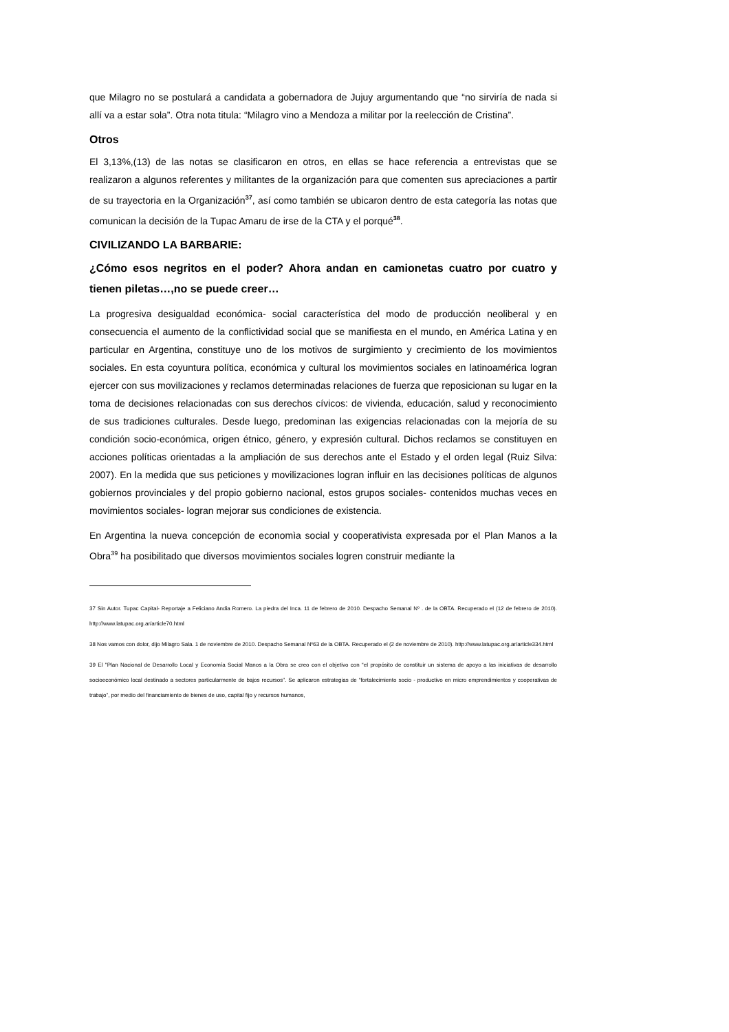que Milagro no se postulará a candidata a gobernadora de Jujuy argumentando que “no sirviría de nada si allí va a estar sola”. Otra nota titula: “Milagro vino a Mendoza a militar por la reelección de Cristina”.
Otros
El 3,13%,(13) de las notas se clasificaron en otros, en ellas se hace referencia a entrevistas que se realizaron a algunos referentes y militantes de la organización para que comenten sus apreciaciones a partir de su trayectoria en la Organización<sup>37</sup>, así como también se ubicaron dentro de esta categoría las notas que comunican la decisión de la Tupac Amaru de irse de la CTA y el porqué<sup>38</sup>.
CIVILIZANDO LA BARBARIE:
¿Cómo esos negritos en el poder? Ahora andan en camionetas cuatro por cuatro y tienen piletas…,no se puede creer…
La progresiva desigualdad económica- social característica del modo de producción neoliberal y en consecuencia el aumento de la conflictividad social que se manifiesta en el mundo, en América Latina y en particular en Argentina, constituye uno de los motivos de surgimiento y crecimiento de los movimientos sociales. En esta coyuntura política, económica y cultural los movimientos sociales en latinoamérica logran ejercer con sus movilizaciones y reclamos determinadas relaciones de fuerza que reposicionan su lugar en la toma de decisiones relacionadas con sus derechos cívicos: de vivienda, educación, salud y reconocimiento de sus tradiciones culturales. Desde luego, predominan las exigencias relacionadas con la mejoría de su condición socio-económica, origen étnico, género, y expresión cultural. Dichos reclamos se constituyen en acciones políticas orientadas a la ampliación de sus derechos ante el Estado y el orden legal (Ruiz Silva: 2007). En la medida que sus peticiones y movilizaciones logran influir en las decisiones políticas de algunos gobiernos provinciales y del propio gobierno nacional, estos grupos sociales- contenidos muchas veces en movimientos sociales- logran mejorar sus condiciones de existencia.
En Argentina la nueva concepción de economìa social y cooperativista expresada por el Plan Manos a la Obra<sup>39</sup> ha posibilitado que diversos movimientos sociales logren construir mediante la
37 Sin Autor. Tupac Capital- Reportaje a Feliciano Andia Romero. La piedra del Inca. 11 de febrero de 2010. Despacho Semanal Nº . de la OBTA. Recuperado el (12 de febrero de 2010). http://www.latupac.org.ar/article70.html
38 Nos vamos con dolor, dijo Milagro Sala. 1 de noviembre de 2010. Despacho Semanal Nº63 de la OBTA. Recuperado el (2 de noviembre de 2010). http://www.latupac.org.ar/article334.html
39 El "Plan Nacional de Desarrollo Local y Economía Social Manos a la Obra se creo con el objetivo con “el propósito de constituir un sistema de apoyo a las iniciativas de desarrollo socioeconómico local destinado a sectores particularmente de bajos recursos". Se aplicaron estrategias de “fortalecimiento socio - productivo en micro emprendimientos y cooperativas de trabajo”, por medio del financiamiento de bienes de uso, capital fijo y recursos humanos,